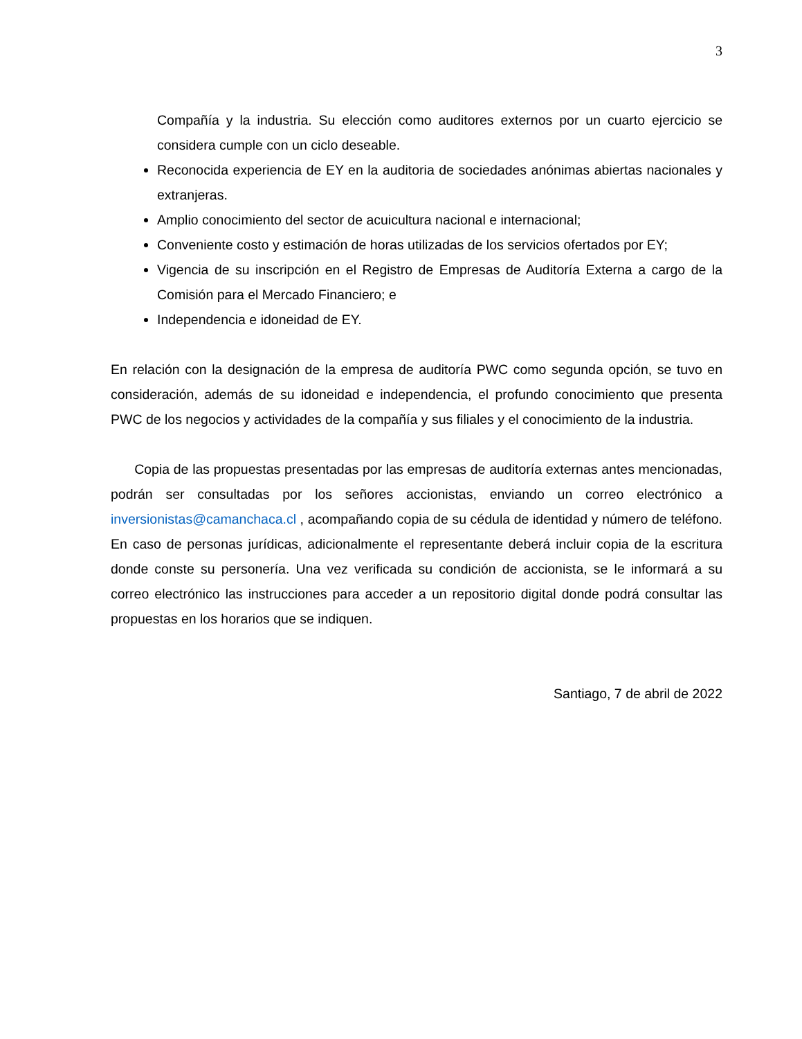3
Compañía y la industria. Su elección como auditores externos por un cuarto ejercicio se considera cumple con un ciclo deseable.
Reconocida experiencia de EY en la auditoria de sociedades anónimas abiertas nacionales y extranjeras.
Amplio conocimiento del sector de acuicultura nacional e internacional;
Conveniente costo y estimación de horas utilizadas de los servicios ofertados por EY;
Vigencia de su inscripción en el Registro de Empresas de Auditoría Externa a cargo de la Comisión para el Mercado Financiero; e
Independencia e idoneidad de EY.
En relación con la designación de la empresa de auditoría PWC como segunda opción, se tuvo en consideración, además de su idoneidad e independencia, el profundo conocimiento que presenta PWC de los negocios y actividades de la compañía y sus filiales y el conocimiento de la industria.
Copia de las propuestas presentadas por las empresas de auditoría externas antes mencionadas, podrán ser consultadas por los señores accionistas, enviando un correo electrónico a inversionistas@camanchaca.cl , acompañando copia de su cédula de identidad y número de teléfono. En caso de personas jurídicas, adicionalmente el representante deberá incluir copia de la escritura donde conste su personería. Una vez verificada su condición de accionista, se le informará a su correo electrónico las instrucciones para acceder a un repositorio digital donde podrá consultar las propuestas en los horarios que se indiquen.
Santiago, 7 de abril de 2022